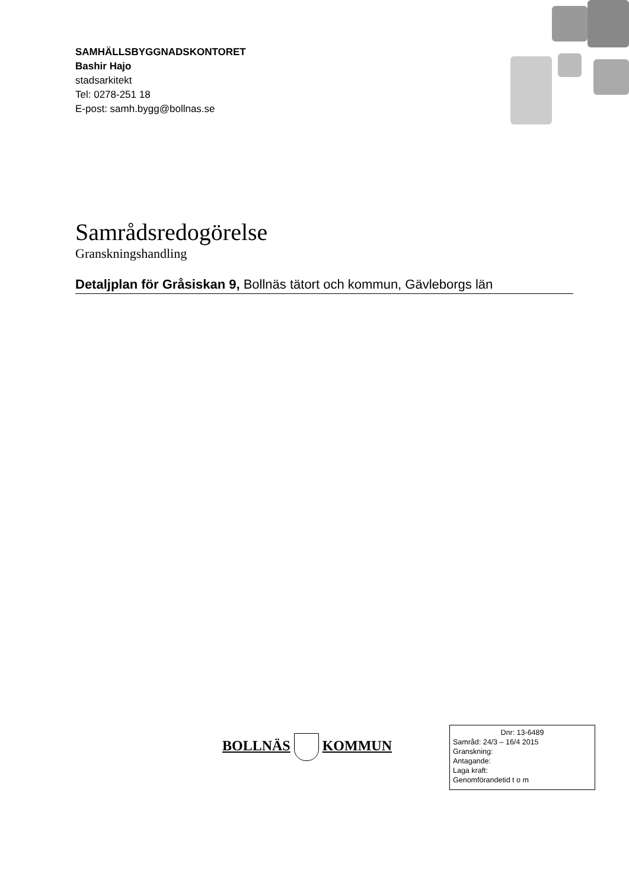SAMHÄLLSBYGGNADSKONTORET
Bashir Hajo
stadsarkitekt
Tel: 0278-251 18
E-post: samh.bygg@bollnas.se
Samrådsredogörelse
Granskningshandling
Detaljplan för Gråsiskan 9, Bollnäs tätort och kommun, Gävleborgs län
BOLLNÄS KOMMUN
Dnr: 13-6489
Samråd: 24/3 – 16/4 2015
Granskning:
Antagande:
Laga kraft:
Genomförandetid t o m